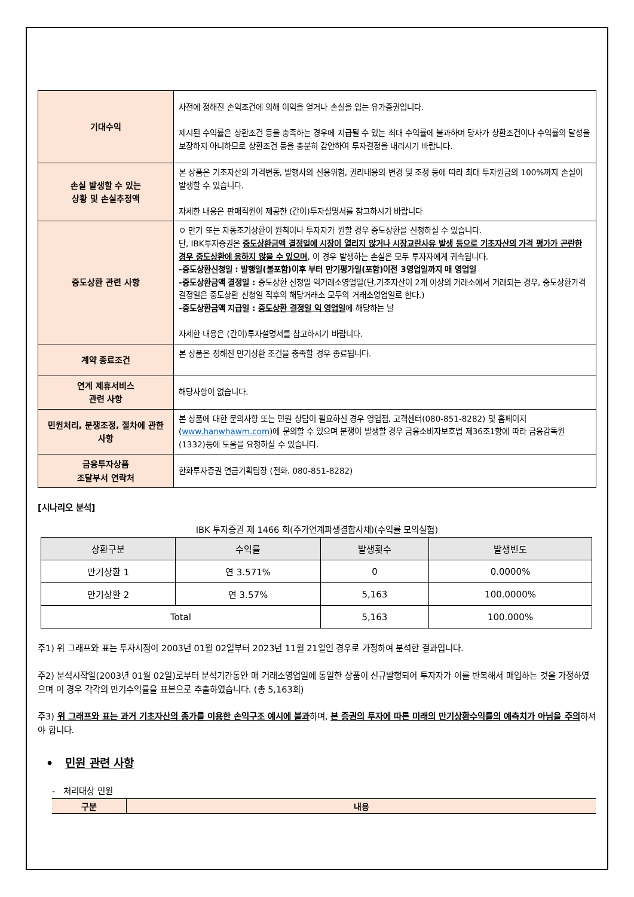| 기대수익 | 사전에 정해진 손익조건에 의해 이익을 얻거나 손실을 입는 유가증권입니다. 제시된 수익률은 상환조건 등을 충족하는 경우에 지급될 수 있는 최대 수익률에 불과하며 당사가 상환조건이나 수익률의 달성을 보장하지 아니하므로 상환조건 등을 충분히 감안하여 투자결정을 내리시기 바랍니다. |
| 손실 발생할 수 있는 상황 및 손실추정액 | 본 상품은 기초자산의 가격변동, 발행사의 신용위험, 권리내용의 변경 및 조정 등에 따라 최대 투자원금의 100%까지 손실이 발생할 수 있습니다. 자세한 내용은 판매직원이 제공한 (간이)투자설명서를 참고하시기 바랍니다 |
| 중도상환 관련 사항 | ㅇ 만기 또는 자동조기상환이 원칙이나 투자자가 원할 경우 중도상환을 신청하실 수 있습니다. 단, IBK투자증권은 중도상환금액 결정일에 시장이 열리지 않거나 시장교란사유 발생 등으로 기초자산의 가격 평가가 곤란한 경우 중도상환에 응하지 않을 수 있으며 , 이 경우 발생하는 손실은 모두 투자자에게 귀속됩니다. -중도상환신청일 : 발행일(불포함)이후 부터 만기평가일(포함)이전 3영업일까지 매 영업일 -중도상환금액 결정일 : 중도상환 신청일 익거래소영업일(단,기초자산이 2개 이상의 거래소에서 거래되는 경우, 중도상환가격 결정일은 중도상환 신청일 직후의 해당거래소 모두의 거래소영업일로 한다.) -중도상환금액 지급일 : 중도상환 결정일 익 영업일 에 해당하는 날 자세한 내용은 (간이)투자설명서를 참고하시기 바랍니다. |
| 계약 종료조건 | 본 상품은 정해진 만기상환 조건을 충족할 경우 종료됩니다. |
| 연계 제휴서비스 관련 사항 | 해당사항이 없습니다. |
| 민원처리, 분쟁조정, 절차에 관한 사항 | 본 상품에 대한 문의사항 또는 민원 상담이 필요하신 경우 영업점, 고객센터(080-851-8282) 및 홈페이지( www.hanwhawm.com )에 문의할 수 있으며 분쟁이 발생할 경우 금융소비자보호법 제36조1항에 따라 금융감독원(1332)등에 도움을 요청하실 수 있습니다. |
| 금융투자상품 조달부서 연락처 | 한화투자증권 연금기획팀장 (전화. 080-851-8282) |
[시나리오 분석]
IBK 투자증권 제 1466 회(주가연계파생결합사채)(수익률 모의실험)
| 상환구분 | 수익률 | 발생횟수 | 발생빈도 |
| --- | --- | --- | --- |
| 만기상환 1 | 연 3.571% | 0 | 0.0000% |
| 만기상환 2 | 연 3.57% | 5,163 | 100.0000% |
| Total | | 5,163 | 100.000% |
주1) 위 그래프와 표는 투자시점이 2003년 01월 02일부터 2023년 11월 21일인 경우로 가정하여 분석한 결과입니다.
주2) 분석시작일(2003년 01월 02일)로부터 분석기간동안 매 거래소영업일에 동일한 상품이 신규발행되어 투자자가 이를 반복해서 매입하는 것을 가정하였으며 이 경우 각각의 만기수익률을 표본으로 추출하였습니다. (총 5,163회)
주3) 위 그래프와 표는 과거 기초자산의 종가를 이용한 손익구조 예시에 불과하며, 본 증권의 투자에 따른 미래의 만기상환수익률의 예측치가 아님을 주의하셔야 합니다.
• 민원 관련 사항
- 처리대상 민원
| 구분 | 내용 |